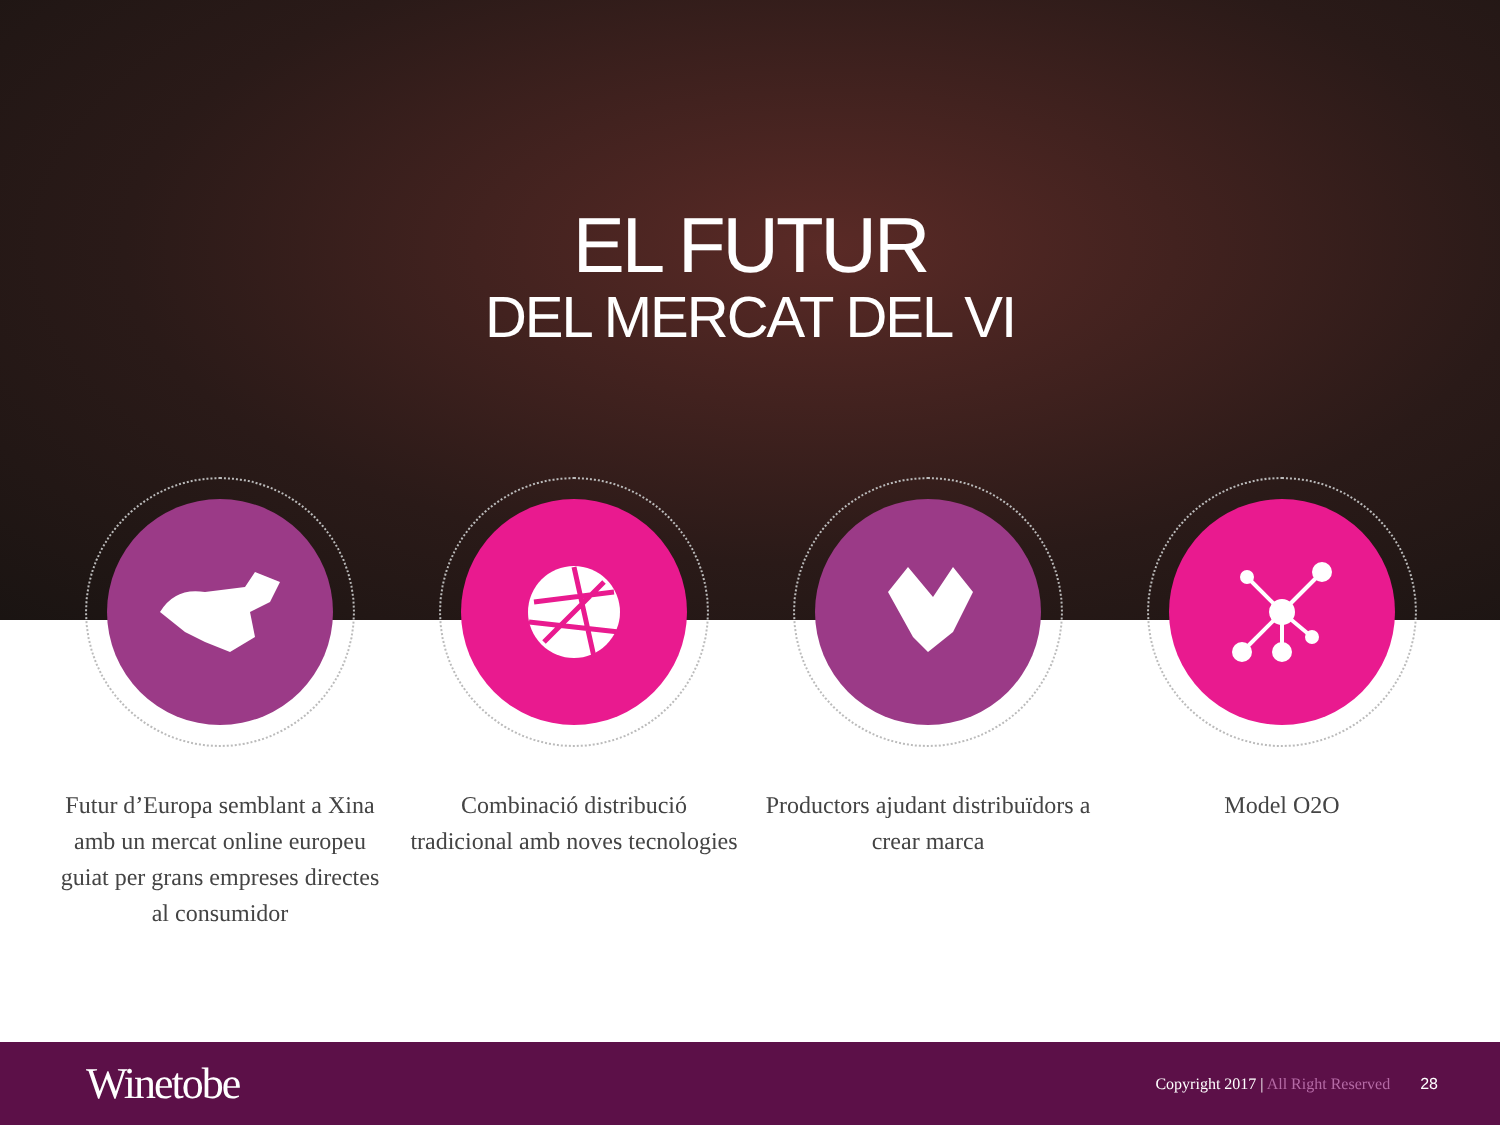EL FUTUR
DEL MERCAT DEL VI
Futur d’Europa semblant a Xina amb un mercat online europeu guiat per grans empreses directes al consumidor
Combinació distribució tradicional amb noves tecnologies
Productors ajudant distribuïdors a crear marca
Model O2O
Winetobe
Copyright 2017 | All Right Reserved
28